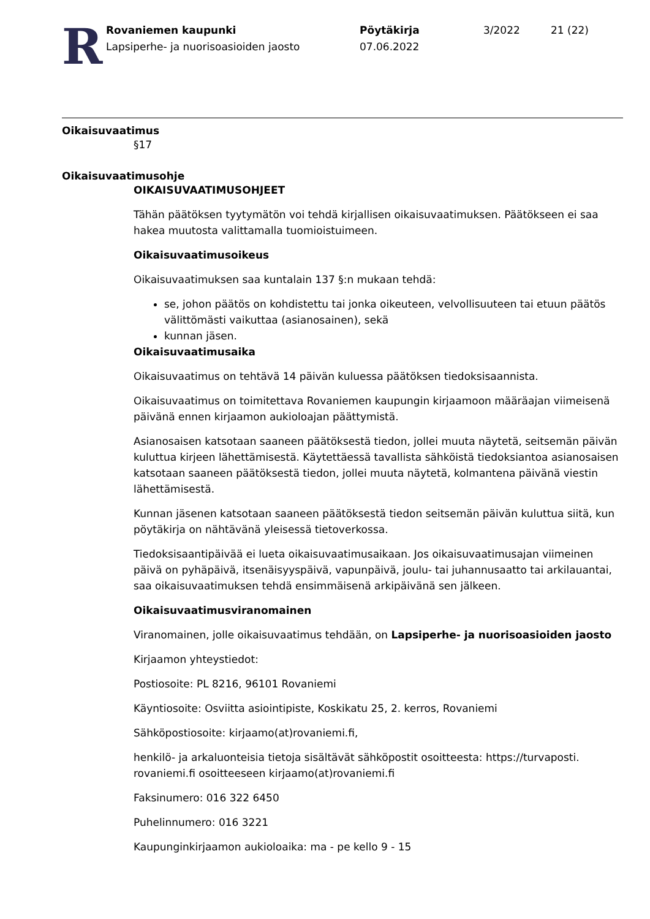R
Rovaniemen kaupunki
Lapsiperhe- ja nuorisoasioiden jaosto
Pöytäkirja
07.06.2022
3/2022 21 (22)
Oikaisuvaatimus
§17
Oikaisuvaatimusohje
OIKAISUVAATIMUSOHJEET
Tähän päätöksen tyytymätön voi tehdä kirjallisen oikaisuvaatimuksen. Päätökseen ei saa hakea muutosta valittamalla tuomioistuimeen.
Oikaisuvaatimusoikeus
Oikaisuvaatimuksen saa kuntalain 137 §:n mukaan tehdä:
se, johon päätös on kohdistettu tai jonka oikeuteen, velvollisuuteen tai etuun päätös välittömästi vaikuttaa (asianosainen), sekä
kunnan jäsen.
Oikaisuvaatimusaika
Oikaisuvaatimus on tehtävä 14 päivän kuluessa päätöksen tiedoksisaannista.
Oikaisuvaatimus on toimitettava Rovaniemen kaupungin kirjaamoon määräajan viimeisenä päivänä ennen kirjaamon aukioloajan päättymistä.
Asianosaisen katsotaan saaneen päätöksestä tiedon, jollei muuta näytetä, seitsemän päivän kuluttua kirjeen lähettämisestä. Käytettäessä tavallista sähköistä tiedoksiantoa asianosaisen katsotaan saaneen päätöksestä tiedon, jollei muuta näytetä, kolmantena päivänä viestin lähettämisestä.
Kunnan jäsenen katsotaan saaneen päätöksestä tiedon seitsemän päivän kuluttua siitä, kun pöytäkirja on nähtävänä yleisessä tietoverkossa.
Tiedoksisaantipäivää ei lueta oikaisuvaatimusaikaan. Jos oikaisuvaatimusajan viimeinen päivä on pyhäpäivä, itsenäisyyspäivä, vapunpäivä, joulu- tai juhannusaatto tai arkilauantai, saa oikaisuvaatimuksen tehdä ensimmäisenä arkipäivänä sen jälkeen.
Oikaisuvaatimusviranomainen
Viranomainen, jolle oikaisuvaatimus tehdään, on Lapsiperhe- ja nuorisoasioiden jaosto
Kirjaamon yhteystiedot:
Postiosoite: PL 8216, 96101 Rovaniemi
Käyntiosoite: Osviitta asiointipiste, Koskikatu 25, 2. kerros, Rovaniemi
Sähköpostiosoite: kirjaamo(at)rovaniemi.fi,
henkilö- ja arkaluonteisia tietoja sisältävät sähköpostit osoitteesta: https://turvaposti. rovaniemi.fi osoitteeseen kirjaamo(at)rovaniemi.fi
Faksinumero: 016 322 6450
Puhelinnumero: 016 3221
Kaupunginkirjaamon aukioloaika: ma - pe kello 9 - 15